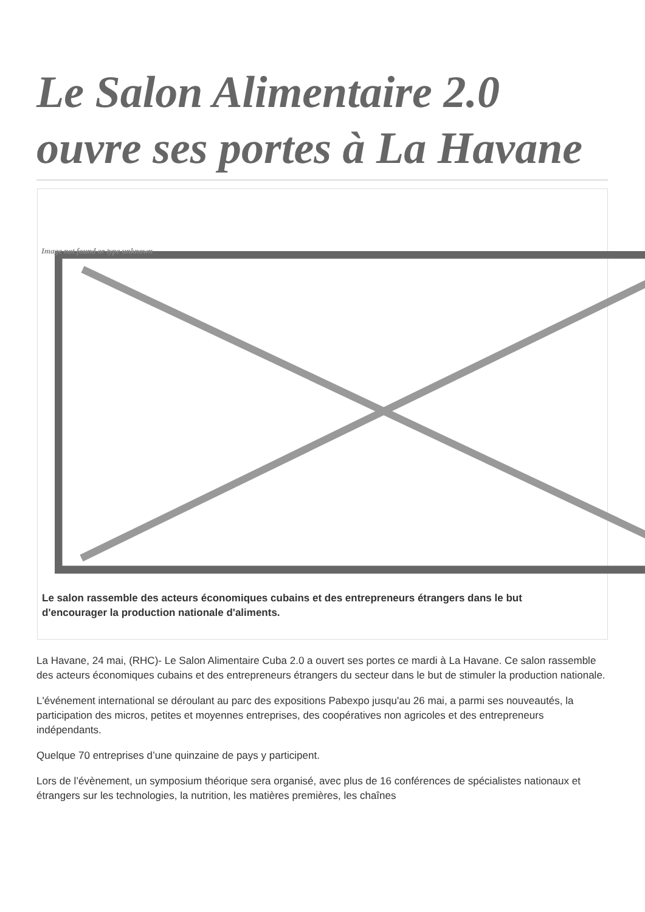Le Salon Alimentaire 2.0 ouvre ses portes à La Havane
Image not found or type unknown
Le salon rassemble des acteurs économiques cubains et des entrepreneurs étrangers dans le but d'encourager la production nationale d'aliments.
La Havane, 24 mai, (RHC)- Le Salon Alimentaire Cuba 2.0 a ouvert ses portes ce mardi à La Havane. Ce salon rassemble des acteurs économiques cubains et des entrepreneurs étrangers du secteur dans le but de stimuler la production nationale.
L'événement international se déroulant au parc des expositions Pabexpo jusqu'au 26 mai, a parmi ses nouveautés, la participation des micros, petites et moyennes entreprises, des coopératives non agricoles et des entrepreneurs indépendants.
Quelque 70 entreprises d’une quinzaine de pays y participent.
Lors de l’évènement, un symposium théorique sera organisé, avec plus de 16 conférences de spécialistes nationaux et étrangers sur les technologies, la nutrition, les matières premières, les chaînes